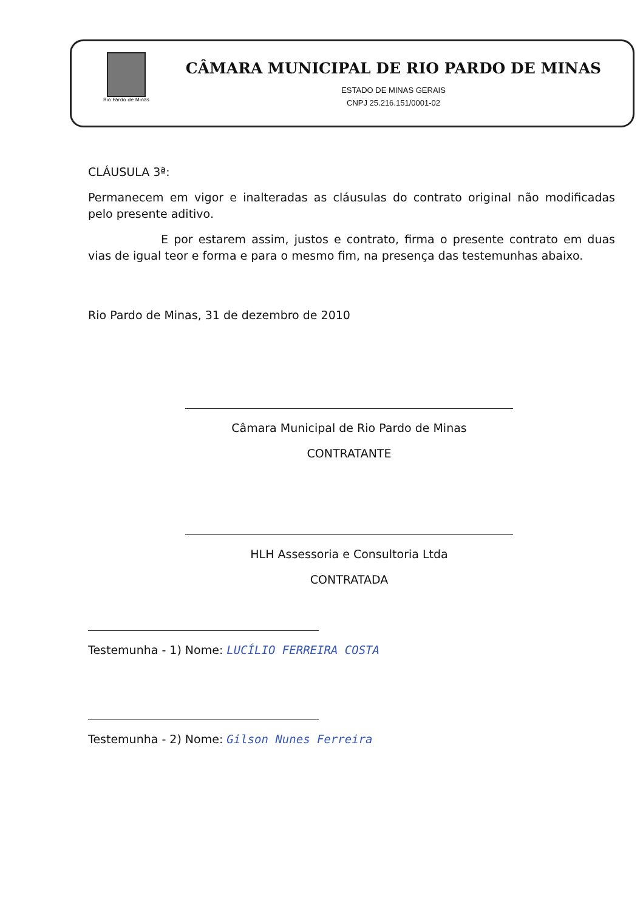Rio Pardo de Minas
CÂMARA MUNICIPAL DE RIO PARDO DE MINAS
ESTADO DE MINAS GERAIS
CNPJ 25.216.151/0001-02
CLÁUSULA 3ª:
Permanecem em vigor e inalteradas as cláusulas do contrato original não modificadas pelo presente aditivo.
E por estarem assim, justos e contrato, firma o presente contrato em duas vias de igual teor e forma e para o mesmo fim, na presença das testemunhas abaixo.
Rio Pardo de Minas, 31 de dezembro de 2010
Câmara Municipal de Rio Pardo de Minas
CONTRATANTE
HLH Assessoria e Consultoria Ltda
CONTRATADA
Testemunha - 1) Nome: LUCÍLIO FERREIRA COSTA
Testemunha - 2) Nome: Gilson Nunes Ferreira